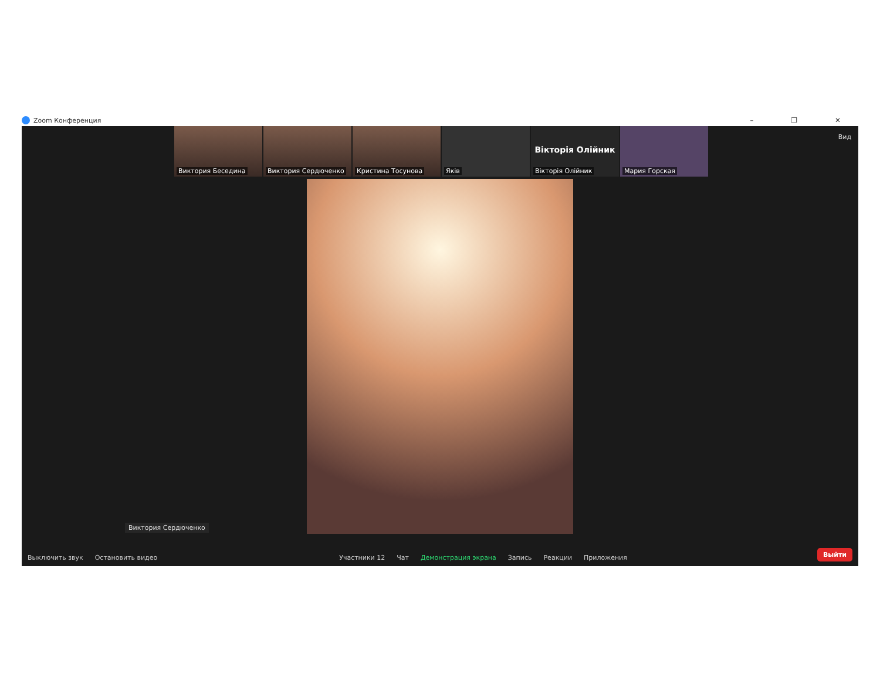Zoom Конференция – ❐ ✕
Вид
Виктория Беседина
Виктория Сердюченко
Кристина Тосунова
Яків
Вікторія Олійник
Вікторія Олійник
Мария Горская
Виктория Сердюченко
Выключить звук
Остановить видео
Участники 12
Чат
Демонстрация экрана
Запись
Реакции
Приложения
Выйти